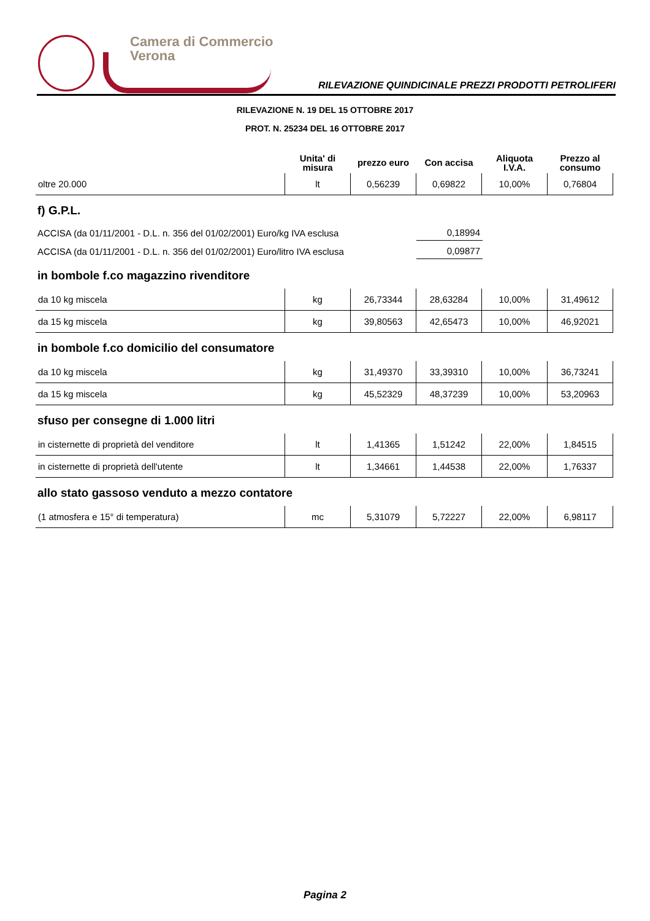Camera di Commercio
Verona
RILEVAZIONE QUINDICINALE PREZZI PRODOTTI PETROLIFERI
RILEVAZIONE N. 19 DEL 15 OTTOBRE 2017
PROT. N. 25234 DEL 16 OTTOBRE 2017
| | Unita' di misura | prezzo euro | Con accisa | Aliquota I.V.A. | Prezzo al consumo |
| --- | --- | --- | --- | --- | --- |
| oltre 20.000 | lt | 0,56239 | 0,69822 | 10,00% | 0,76804 |
f) G.P.L.
ACCISA (da 01/11/2001 - D.L. n. 356 del 01/02/2001) Euro/kg IVA esclusa 0,18994
ACCISA (da 01/11/2001 - D.L. n. 356 del 01/02/2001) Euro/litro IVA esclusa 0,09877
in bombole f.co magazzino rivenditore
| da 10 kg miscela | kg | 26,73344 | 28,63284 | 10,00% | 31,49612 |
| da 15 kg miscela | kg | 39,80563 | 42,65473 | 10,00% | 46,92021 |
in bombole f.co domicilio del consumatore
| da 10 kg miscela | kg | 31,49370 | 33,39310 | 10,00% | 36,73241 |
| da 15 kg miscela | kg | 45,52329 | 48,37239 | 10,00% | 53,20963 |
sfuso per consegne di 1.000 litri
| in cisternette di proprietà del venditore | lt | 1,41365 | 1,51242 | 22,00% | 1,84515 |
| in cisternette di proprietà dell'utente | lt | 1,34661 | 1,44538 | 22,00% | 1,76337 |
allo stato gassoso venduto a mezzo contatore
| (1 atmosfera e 15° di temperatura) | mc | 5,31079 | 5,72227 | 22,00% | 6,98117 |
Pagina 2